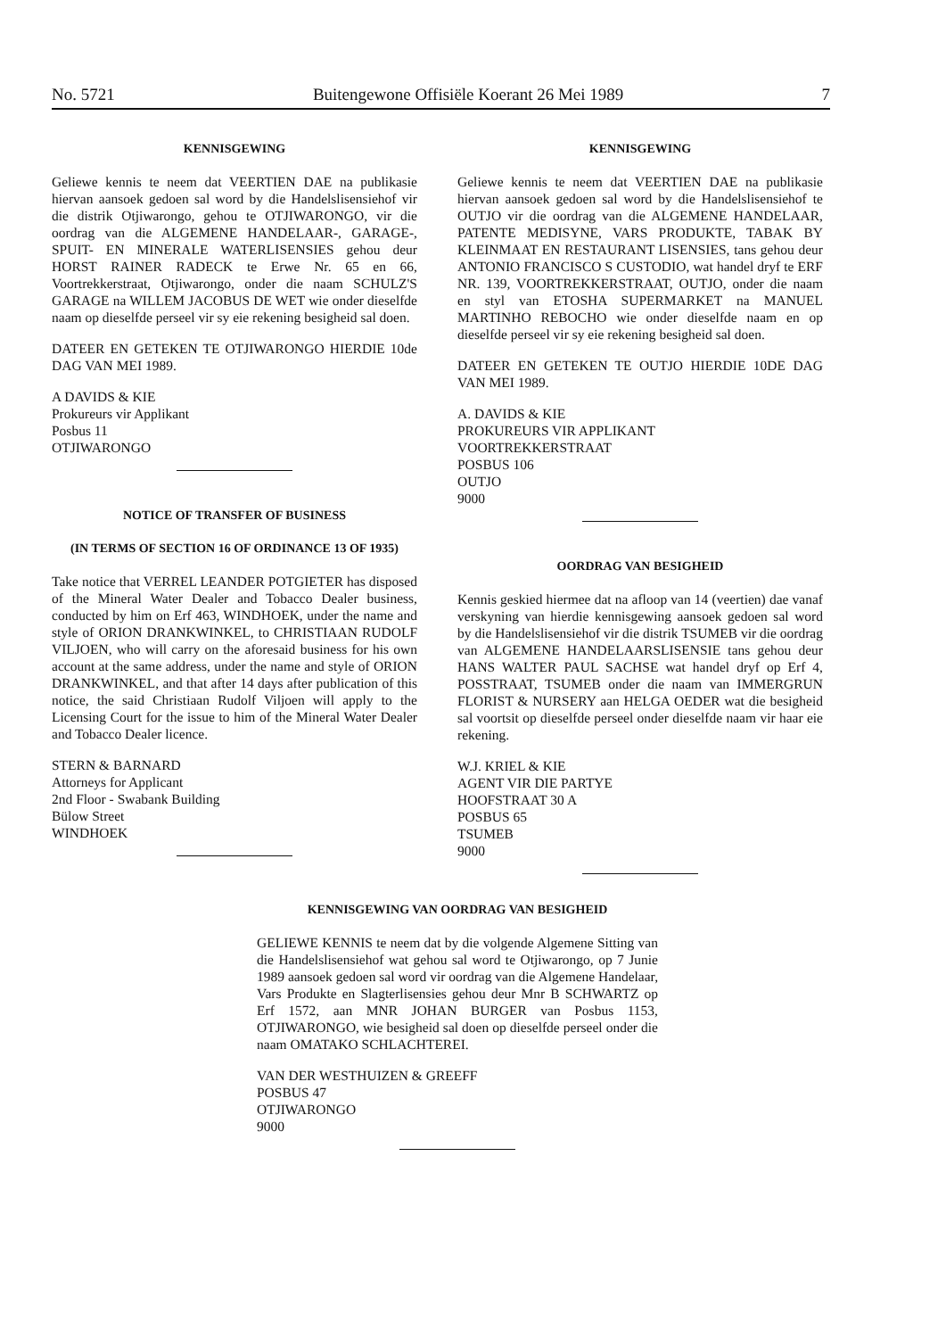No. 5721 Buitengewone Offisiële Koerant 26 Mei 1989 7
KENNISGEWING
Geliewe kennis te neem dat VEERTIEN DAE na publikasie hiervan aansoek gedoen sal word by die Handelslisensiehof vir die distrik Otjiwarongo, gehou te OTJIWARONGO, vir die oordrag van die ALGEMENE HANDELAAR-, GARAGE-, SPUIT- EN MINERALE WATERLISENSIES gehou deur HORST RAINER RADECK te Erwe Nr. 65 en 66, Voortrekkerstraat, Otjiwarongo, onder die naam SCHULZ'S GARAGE na WILLEM JACOBUS DE WET wie onder dieselfde naam op dieselfde perseel vir sy eie rekening besigheid sal doen.
DATEER EN GETEKEN TE OTJIWARONGO HIERDIE 10de DAG VAN MEI 1989.
A DAVIDS & KIE
Prokureurs vir Applikant
Posbus 11
OTJIWARONGO
NOTICE OF TRANSFER OF BUSINESS
(IN TERMS OF SECTION 16 OF ORDINANCE 13 OF 1935)
Take notice that VERREL LEANDER POTGIETER has disposed of the Mineral Water Dealer and Tobacco Dealer business, conducted by him on Erf 463, WINDHOEK, under the name and style of ORION DRANKWINKEL, to CHRISTIAAN RUDOLF VILJOEN, who will carry on the aforesaid business for his own account at the same address, under the name and style of ORION DRANKWINKEL, and that after 14 days after publication of this notice, the said Christiaan Rudolf Viljoen will apply to the Licensing Court for the issue to him of the Mineral Water Dealer and Tobacco Dealer licence.
STERN & BARNARD
Attorneys for Applicant
2nd Floor - Swabank Building
Bülow Street
WINDHOEK
KENNISGEWING
Geliewe kennis te neem dat VEERTIEN DAE na publikasie hiervan aansoek gedoen sal word by die Handelslisensiehof te OUTJO vir die oordrag van die ALGEMENE HANDELAAR, PATENTE MEDISYNE, VARS PRODUKTE, TABAK BY KLEINMAAT EN RESTAURANT LISENSIES, tans gehou deur ANTONIO FRANCISCO S CUSTODIO, wat handel dryf te ERF NR. 139, VOORTREKKERSTRAAT, OUTJO, onder die naam en styl van ETOSHA SUPERMARKET na MANUEL MARTINHO REBOCHO wie onder dieselfde naam en op dieselfde perseel vir sy eie rekening besigheid sal doen.
DATEER EN GETEKEN TE OUTJO HIERDIE 10DE DAG VAN MEI 1989.
A. DAVIDS & KIE
PROKUREURS VIR APPLIKANT
VOORTREKKERSTRAAT
POSBUS 106
OUTJO
9000
OORDRAG VAN BESIGHEID
Kennis geskied hiermee dat na afloop van 14 (veertien) dae vanaf verskyning van hierdie kennisgewing aansoek gedoen sal word by die Handelslisensiehof vir die distrik TSUMEB vir die oordrag van ALGEMENE HANDELAARSLISENSIE tans gehou deur HANS WALTER PAUL SACHSE wat handel dryf op Erf 4, POSSTRAAT, TSUMEB onder die naam van IMMERGRUN FLORIST & NURSERY aan HELGA OEDER wat die besigheid sal voortsit op dieselfde perseel onder dieselfde naam vir haar eie rekening.
W.J. KRIEL & KIE
AGENT VIR DIE PARTYE
HOOFSTRAAT 30 A
POSBUS 65
TSUMEB
9000
KENNISGEWING VAN OORDRAG VAN BESIGHEID
GELIEWE KENNIS te neem dat by die volgende Algemene Sitting van die Handelslisensiehof wat gehou sal word te Otjiwarongo, op 7 Junie 1989 aansoek gedoen sal word vir oordrag van die Algemene Handelaar, Vars Produkte en Slagterlisensies gehou deur Mnr B SCHWARTZ op Erf 1572, aan MNR JOHAN BURGER van Posbus 1153, OTJIWARONGO, wie besigheid sal doen op dieselfde perseel onder die naam OMATAKO SCHLACHTEREI.
VAN DER WESTHUIZEN & GREEFF
POSBUS 47
OTJIWARONGO
9000